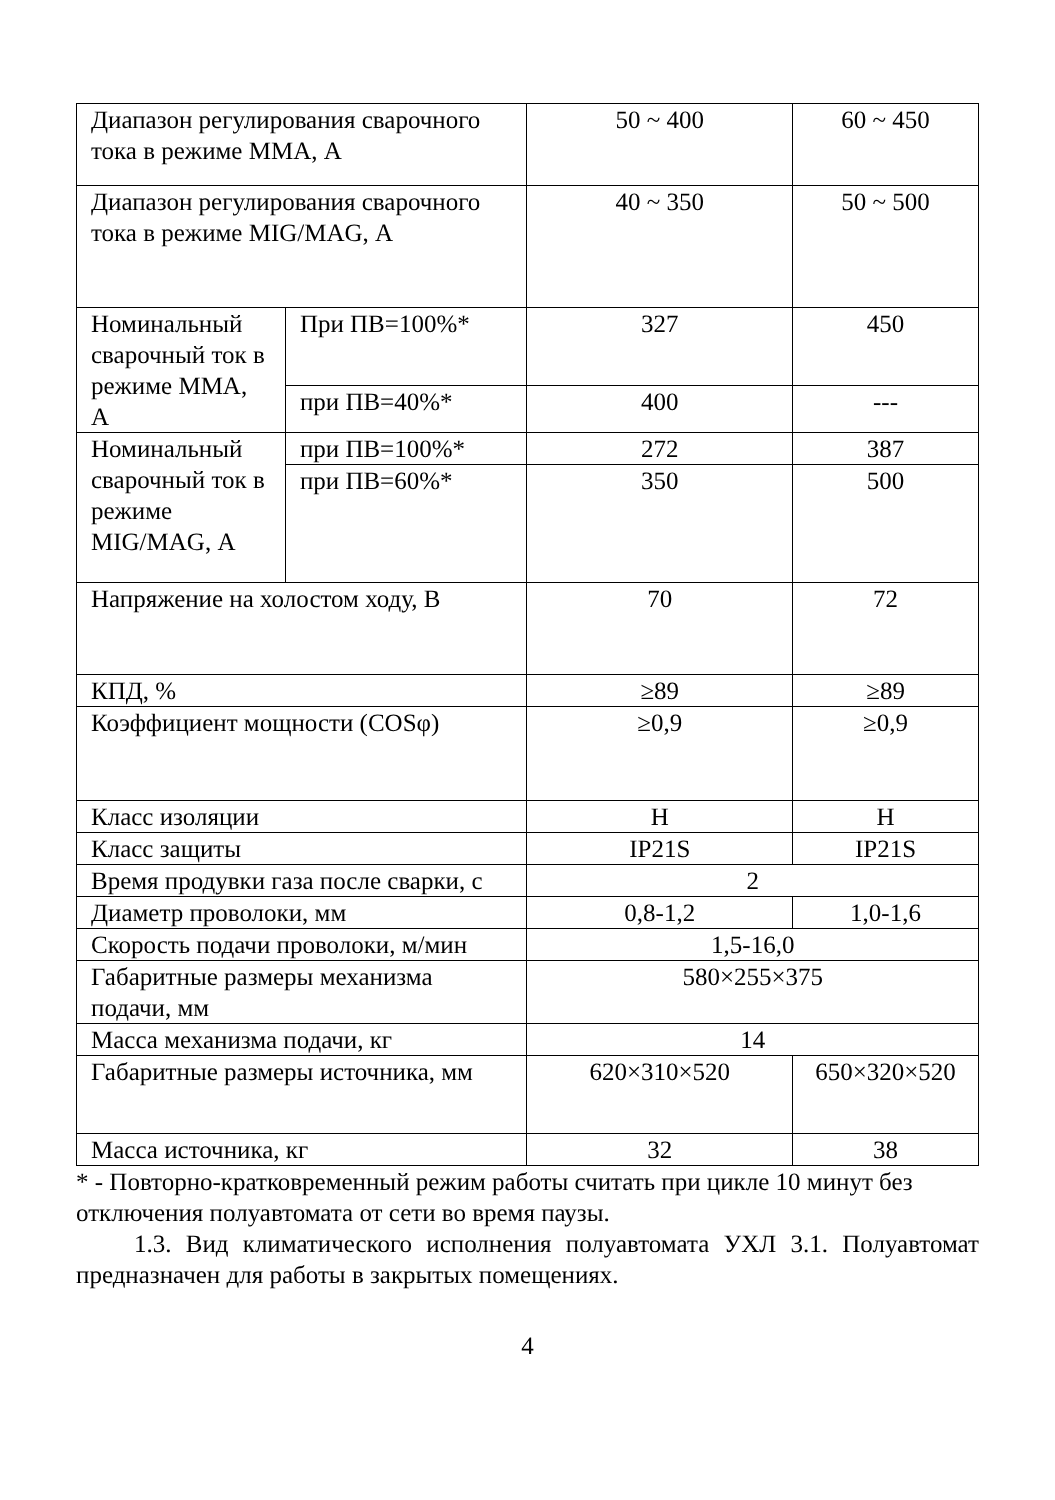| Диапазон регулирования сварочного тока в режиме ММА, А | | 50 ~ 400 | 60 ~ 450 |
| Диапазон регулирования сварочного тока в режиме MIG/MAG, А | | 40 ~ 350 | 50 ~ 500 |
| Номинальный сварочный ток в режиме ММА, А | При ПВ=100%* | 327 | 450 |
| | при ПВ=40%* | 400 | --- |
| Номинальный сварочный ток в режиме MIG/MAG, А | при ПВ=100%* | 272 | 387 |
| | при ПВ=60%* | 350 | 500 |
| Напряжение на холостом ходу, В | | 70 | 72 |
| КПД, % | | ≥89 | ≥89 |
| Коэффициент мощности (COSφ) | | ≥0,9 | ≥0,9 |
| Класс изоляции | | H | H |
| Класс защиты | | IP21S | IP21S |
| Время продувки газа после сварки, с | | 2 | |
| Диаметр проволоки, мм | | 0,8-1,2 | 1,0-1,6 |
| Скорость подачи проволоки, м/мин | | 1,5-16,0 | |
| Габаритные размеры механизма подачи, мм | | 580×255×375 | |
| Масса механизма подачи, кг | | 14 | |
| Габаритные размеры источника, мм | | 620×310×520 | 650×320×520 |
| Масса источника, кг | | 32 | 38 |
* - Повторно-кратковременный режим работы считать при цикле 10 минут без отключения полуавтомата от сети во время паузы.
1.3. Вид климатического исполнения полуавтомата УХЛ 3.1. Полуавтомат предназначен для работы в закрытых помещениях.
4